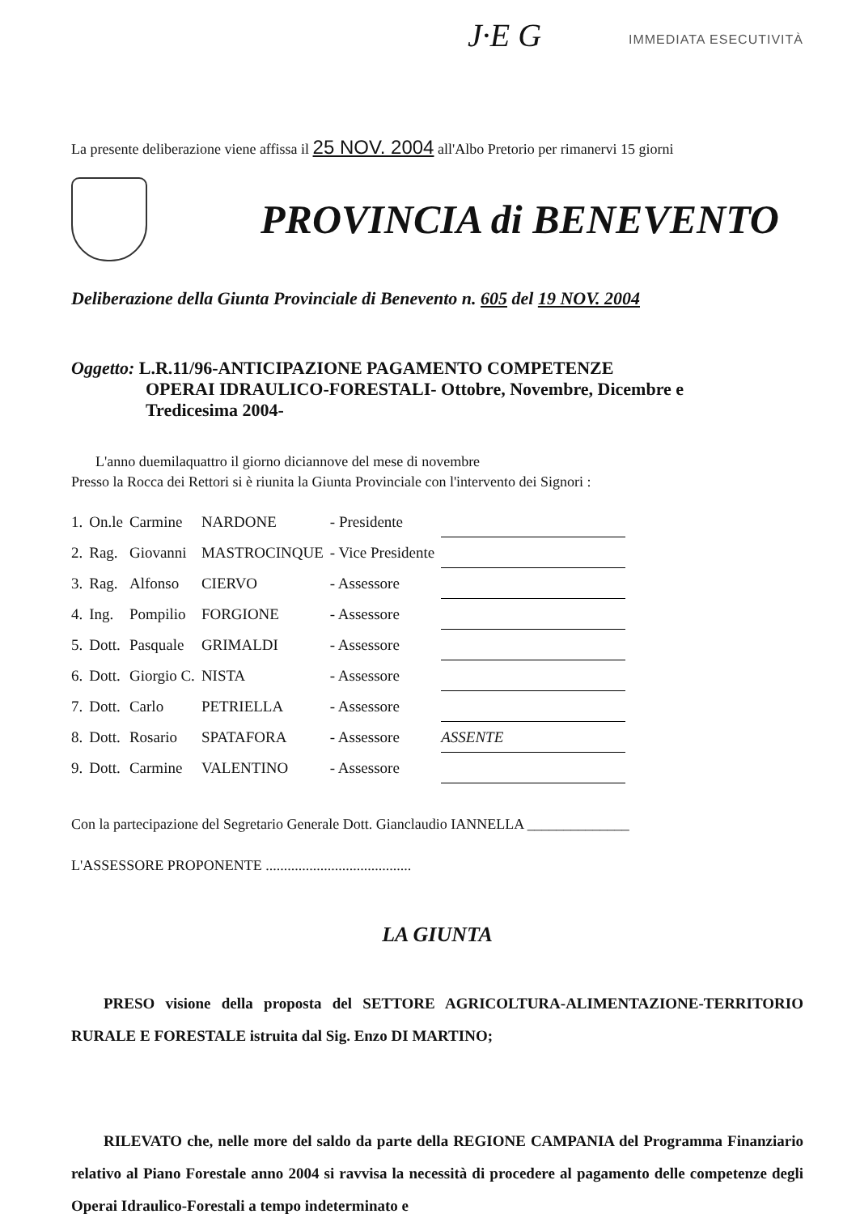J·E G IMMEDIATA ESECUTIVITÀ
La presente deliberazione viene affissa il 25 NOV. 2004 all'Albo Pretorio per rimanervi 15 giorni
PROVINCIA di BENEVENTO
Deliberazione della Giunta Provinciale di Benevento n. 605 del 19 NOV. 2004
Oggetto: L.R.11/96-ANTICIPAZIONE PAGAMENTO COMPETENZE
OPERAI IDRAULICO-FORESTALI- Ottobre, Novembre, Dicembre e
Tredicesima 2004-
L'anno duemilaquattro il giorno diciannove del mese di novembre
Presso la Rocca dei Rettori si è riunita la Giunta Provinciale con l'intervento dei Signori :
| 1. | On.le | Carmine | NARDONE | - Presidente | |
| 2. | Rag. | Giovanni | MASTROCINQUE | - Vice Presidente | |
| 3. | Rag. | Alfonso | CIERVO | - Assessore | |
| 4. | Ing. | Pompilio | FORGIONE | - Assessore | |
| 5. | Dott. | Pasquale | GRIMALDI | - Assessore | |
| 6. | Dott. | Giorgio C. | NISTA | - Assessore | |
| 7. | Dott. | Carlo | PETRIELLA | - Assessore | |
| 8. | Dott. | Rosario | SPATAFORA | - Assessore | ASSENTE |
| 9. | Dott. | Carmine | VALENTINO | - Assessore | |
Con la partecipazione del Segretario Generale Dott. Gianclaudio IANNELLA ______________
L'ASSESSORE PROPONENTE ........................................
LA GIUNTA
PRESO visione della proposta del SETTORE AGRICOLTURA-ALIMENTAZIONE-TERRITORIO RURALE E FORESTALE istruita dal Sig. Enzo DI MARTINO;
RILEVATO che, nelle more del saldo da parte della REGIONE CAMPANIA del Programma Finanziario relativo al Piano Forestale anno 2004 si ravvisa la necessità di procedere al pagamento delle competenze degli Operai Idraulico-Forestali a tempo indeterminato e